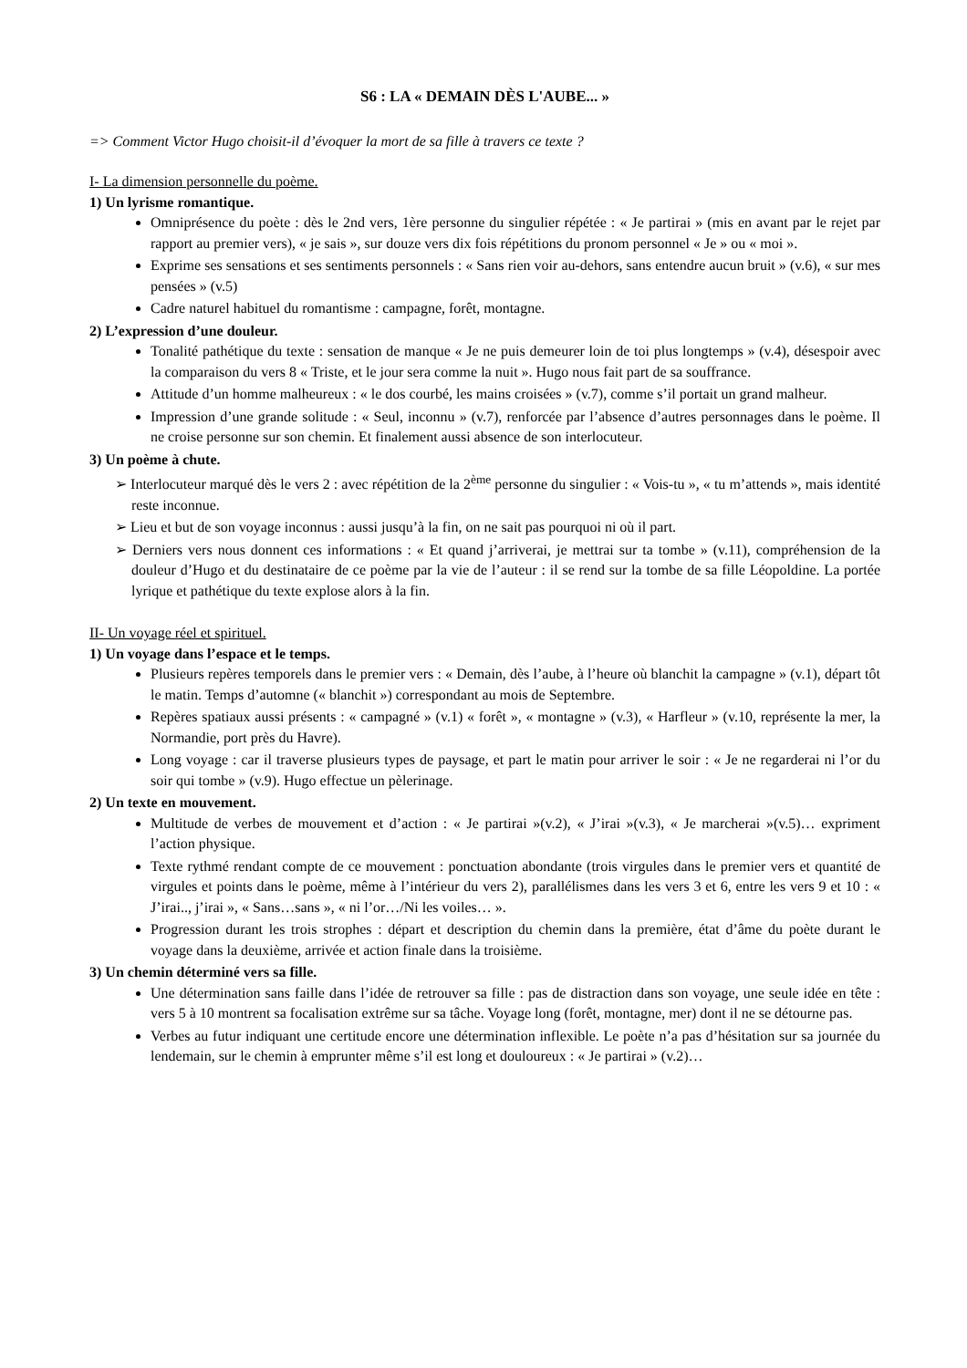S6 : LA « DEMAIN DÈS L'AUBE... »
=> Comment Victor Hugo choisit-il d’évoquer la mort de sa fille à travers ce texte ?
I- La dimension personnelle du poème.
1) Un lyrisme romantique.
Omniprésence du poète : dès le 2nd vers, 1ère personne du singulier répétée : « Je partirai » (mis en avant par le rejet par rapport au premier vers), « je sais », sur douze vers dix fois répétitions du pronom personnel « Je » ou « moi ».
Exprime ses sensations et ses sentiments personnels : « Sans rien voir au-dehors, sans entendre aucun bruit » (v.6), « sur mes pensées » (v.5)
Cadre naturel habituel du romantisme : campagne, forêt, montagne.
2) L’expression d’une douleur.
Tonalité pathétique du texte : sensation de manque « Je ne puis demeurer loin de toi plus longtemps » (v.4), désespoir avec la comparaison du vers 8 « Triste, et le jour sera comme la nuit ». Hugo nous fait part de sa souffrance.
Attitude d’un homme malheureux : « le dos courbé, les mains croisées » (v.7), comme s’il portait un grand malheur.
Impression d’une grande solitude : « Seul, inconnu » (v.7), renforcée par l’absence d’autres personnages dans le poème. Il ne croise personne sur son chemin. Et finalement aussi absence de son interlocuteur.
3) Un poème à chute.
➢ Interlocuteur marqué dès le vers 2 : avec répétition de la 2<sup>ème</sup> personne du singulier : « Vois-tu », « tu m’attends », mais identité reste inconnue.
➢ Lieu et but de son voyage inconnus : aussi jusqu’à la fin, on ne sait pas pourquoi ni où il part.
➢ Derniers vers nous donnent ces informations : « Et quand j’arriverai, je mettrai sur ta tombe » (v.11), compréhension de la douleur d’Hugo et du destinataire de ce poème par la vie de l’auteur : il se rend sur la tombe de sa fille Léopoldine. La portée lyrique et pathétique du texte explose alors à la fin.
II- Un voyage réel et spirituel.
1) Un voyage dans l’espace et le temps.
Plusieurs repères temporels dans le premier vers : « Demain, dès l’aube, à l’heure où blanchit la campagne » (v.1), départ tôt le matin. Temps d’automne (« blanchit ») correspondant au mois de Septembre.
Repères spatiaux aussi présents : « campagné » (v.1) « forêt », « montagne » (v.3), « Harfleur » (v.10, représente la mer, la Normandie, port près du Havre).
Long voyage : car il traverse plusieurs types de paysage, et part le matin pour arriver le soir : « Je ne regarderai ni l’or du soir qui tombe » (v.9). Hugo effectue un pèlerinage.
2) Un texte en mouvement.
Multitude de verbes de mouvement et d’action : « Je partirai »(v.2), « J’irai »(v.3), « Je marcherai »(v.5)… expriment l’action physique.
Texte rythmé rendant compte de ce mouvement : ponctuation abondante (trois virgules dans le premier vers et quantité de virgules et points dans le poème, même à l’intérieur du vers 2), parallélismes dans les vers 3 et 6, entre les vers 9 et 10 : « J’irai.., j’irai », « Sans…sans », « ni l’or…/Ni les voiles… ».
Progression durant les trois strophes : départ et description du chemin dans la première, état d’âme du poète durant le voyage dans la deuxième, arrivée et action finale dans la troisième.
3) Un chemin déterminé vers sa fille.
Une détermination sans faille dans l’idée de retrouver sa fille : pas de distraction dans son voyage, une seule idée en tête : vers 5 à 10 montrent sa focalisation extrême sur sa tâche. Voyage long (forêt, montagne, mer) dont il ne se détourne pas.
Verbes au futur indiquant une certitude encore une détermination inflexible. Le poète n’a pas d’hésitation sur sa journée du lendemain, sur le chemin à emprunter même s’il est long et douloureux : « Je partirai » (v.2)…